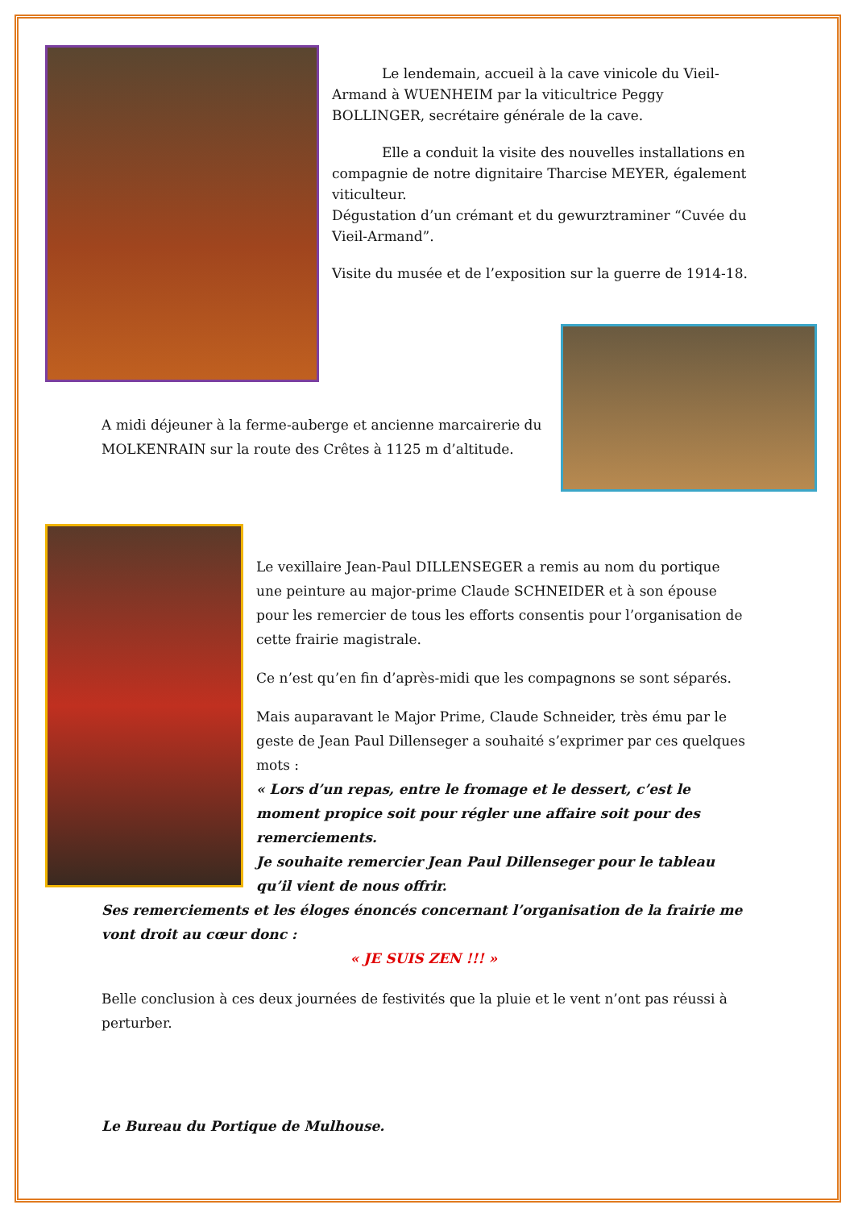Le lendemain, accueil à la cave vinicole du Vieil-Armand à WUENHEIM par la viticultrice Peggy BOLLINGER, secrétaire générale de la cave.
Elle a conduit la visite des nouvelles installations en compagnie de notre dignitaire Tharcise MEYER, également viticulteur.
Dégustation d’un crémant et du gewurztraminer “Cuvée du Vieil-Armand”.
Visite du musée et de l’exposition sur la guerre de 1914-18.
A midi déjeuner à la ferme-auberge et ancienne marcairerie du MOLKENRAIN sur la route des Crêtes à 1125 m d’altitude.
Le vexillaire Jean-Paul DILLENSEGER a remis au nom du portique une peinture au major-prime Claude SCHNEIDER et à son épouse pour les remercier de tous les efforts consentis pour l’organisation de cette frairie magistrale.
Ce n’est qu’en fin d’après-midi que les compagnons se sont séparés.
Mais auparavant le Major Prime, Claude Schneider, très ému par le geste de Jean Paul Dillenseger a souhaité s’exprimer par ces quelques mots :
« Lors d’un repas, entre le fromage et le dessert, c’est le moment propice soit pour régler une affaire soit pour des remerciements.
Je souhaite remercier Jean Paul Dillenseger pour le tableau qu’il vient de nous offrir.
Ses remerciements et les éloges énoncés concernant l’organisation de la frairie me vont droit au cœur donc :
« JE SUIS ZEN !!! »
Belle conclusion à ces deux journées de festivités que la pluie et le vent n’ont pas réussi à perturber.
Le Bureau du Portique de Mulhouse.